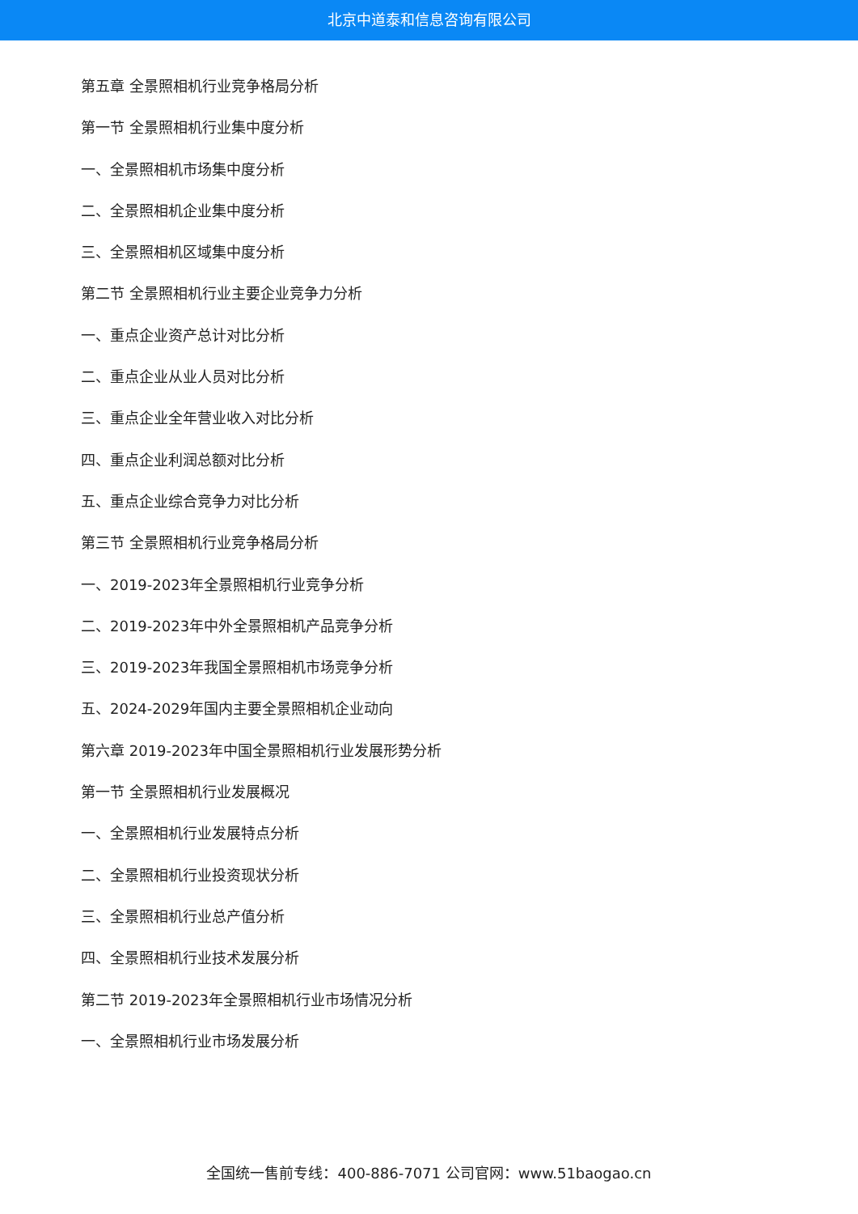北京中道泰和信息咨询有限公司
第五章 全景照相机行业竞争格局分析
第一节 全景照相机行业集中度分析
一、全景照相机市场集中度分析
二、全景照相机企业集中度分析
三、全景照相机区域集中度分析
第二节 全景照相机行业主要企业竞争力分析
一、重点企业资产总计对比分析
二、重点企业从业人员对比分析
三、重点企业全年营业收入对比分析
四、重点企业利润总额对比分析
五、重点企业综合竞争力对比分析
第三节 全景照相机行业竞争格局分析
一、2019-2023年全景照相机行业竞争分析
二、2019-2023年中外全景照相机产品竞争分析
三、2019-2023年我国全景照相机市场竞争分析
五、2024-2029年国内主要全景照相机企业动向
第六章 2019-2023年中国全景照相机行业发展形势分析
第一节 全景照相机行业发展概况
一、全景照相机行业发展特点分析
二、全景照相机行业投资现状分析
三、全景照相机行业总产值分析
四、全景照相机行业技术发展分析
第二节 2019-2023年全景照相机行业市场情况分析
一、全景照相机行业市场发展分析
全国统一售前专线：400-886-7071 公司官网：www.51baogao.cn